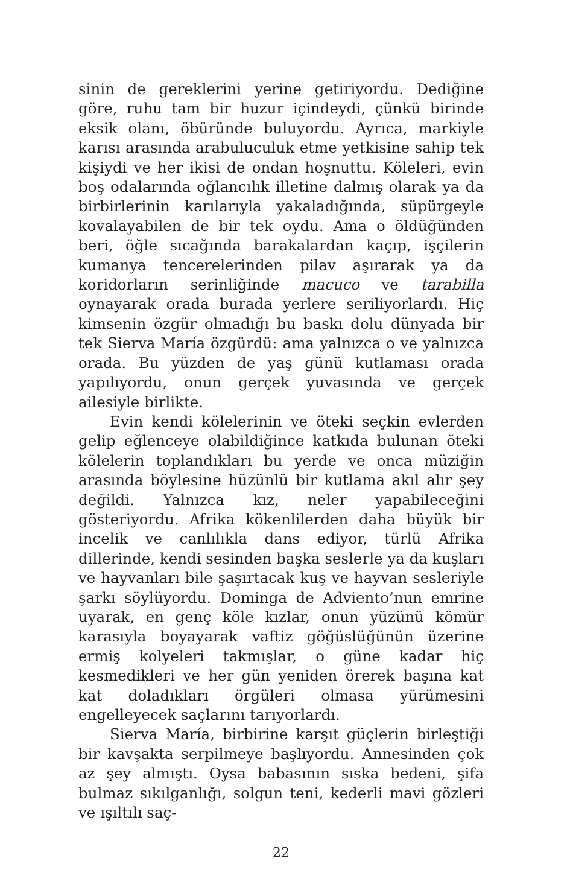sinin de gereklerini yerine getiriyordu. Dediğine göre, ruhu tam bir huzur içindeydi, çünkü birinde eksik olanı, öbüründe buluyordu. Ayrıca, markiyle karısı arasında arabuluculuk etme yetkisine sahip tek kişiydi ve her iki­si de ondan hoşnuttu. Köleleri, evin boş odalarında oğ­lancılık illetine dalmış olarak ya da birbirlerinin karıla­rıyla yakaladığında, süpürgeyle kovalayabilen de bir tek oydu. Ama o öldüğünden beri, öğle sıcağında barakalar­dan kaçıp, işçilerin kumanya tencerelerinden pilav aşıra­rak ya da koridorların serinliğinde macuco ve tarabilla oynayarak orada burada yerlere seriliyorlardı. Hiç kim­senin özgür olmadığı bu baskı dolu dünyada bir tek Sier­va María özgürdü: ama yalnızca o ve yalnızca orada. Bu yüzden de yaş günü kutlaması orada yapılıyordu, onun gerçek yuvasında ve gerçek ailesiyle birlikte.
Evin kendi kölelerinin ve öteki seçkin evlerden ge­lip eğlenceye olabildiğince katkıda bulunan öteki köle­lerin toplandıkları bu yerde ve onca müziğin arasında böylesine hüzünlü bir kutlama akıl alır şey değildi. Yal­nızca kız, neler yapabileceğini gösteriyordu. Afrika kö­kenlilerden daha büyük bir incelik ve canlılıkla dans ediyor, türlü Afrika dillerinde, kendi sesinden başka ses­lerle ya da kuşları ve hayvanları bile şaşırtacak kuş ve hay­van sesleriyle şarkı söylüyordu. Dominga de Adviento’nun emrine uyarak, en genç köle kızlar, onun yüzünü kömür karasıyla boyayarak vaftiz göğüslüğünün üzerine ermiş kolyeleri takmışlar, o güne kadar hiç kesmedikleri ve her gün yeniden örerek başına kat kat doladıkları ör­güleri olmasa yürümesini engelleyecek saçlarını tarıyor­lardı.
Sierva María, birbirine karşıt güçlerin birleştiği bir kavşakta serpilmeye başlıyordu. Annesinden çok az şey almıştı. Oysa babasının sıska bedeni, şifa bulmaz sıkıl­ganlığı, solgun teni, kederli mavi gözleri ve ışıltılı saç-
22